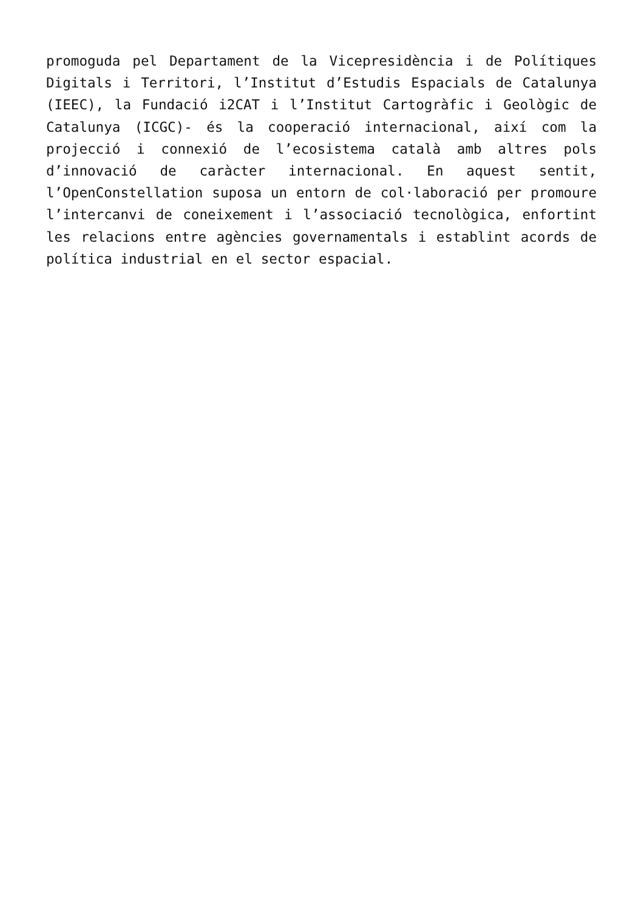promoguda pel Departament de la Vicepresidència i de Polítiques Digitals i Territori, l’Institut d’Estudis Espacials de Catalunya (IEEC), la Fundació i2CAT i l’Institut Cartogràfic i Geològic de Catalunya (ICGC)- és la cooperació internacional, així com la projecció i connexió de l’ecosistema català amb altres pols d’innovació de caràcter internacional. En aquest sentit, l’OpenConstellation suposa un entorn de col·laboració per promoure l’intercanvi de coneixement i l’associació tecnològica, enfortint les relacions entre agències governamentals i establint acords de política industrial en el sector espacial.